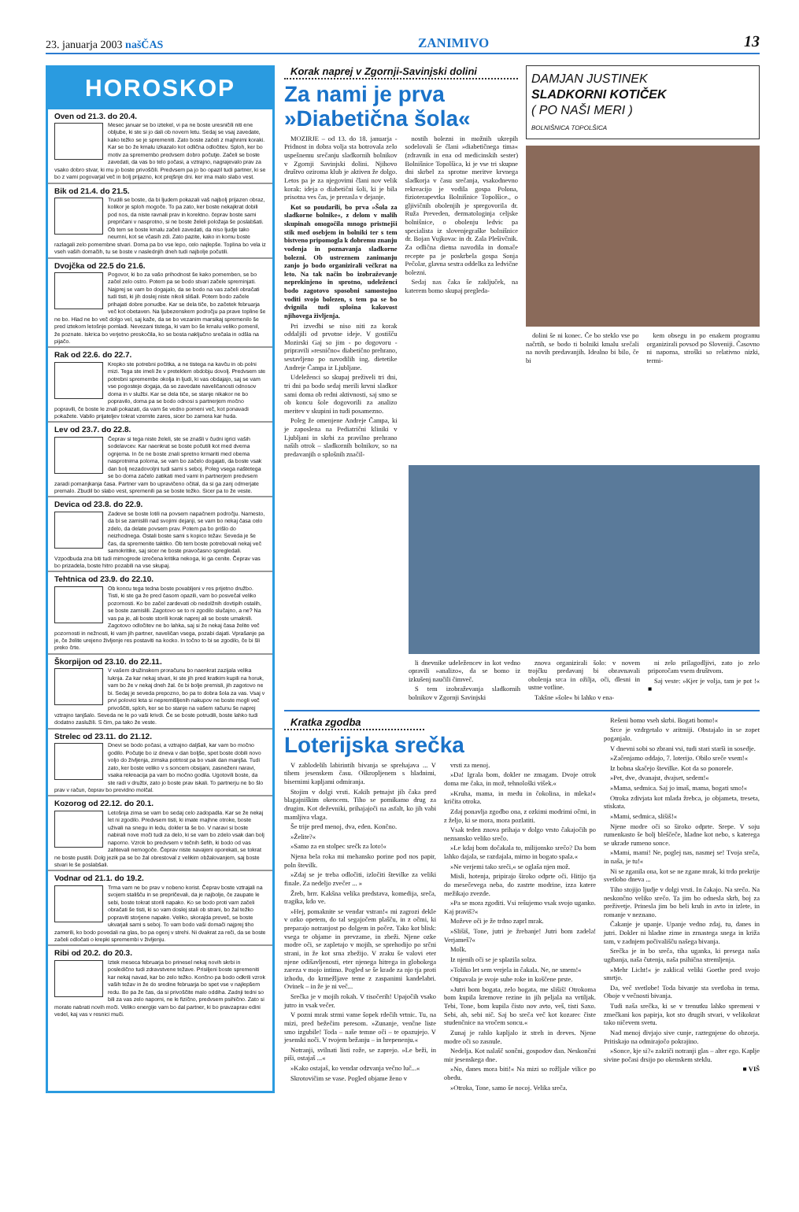23. januarja 2003 našČAS ZANIMIVO 13
HOROSKOP
Oven od 21.3. do 20.4.
Mesec januar se bo iztekel, vi pa ne boste uresničili niti ene obljube, ki ste si jo dali ob novem letu. Sedaj se vsaj zavedate, kako težko se je spremeniti. Zato boste začeli z majhnimi koraki. Kar se bo že kmalu izkazalo kot odlična odločitev. Sploh, ker bo motiv za spremembo predvsem dobro počutje. Začeli se boste zavedati, da vas bo telo počasi, a vztrajno, nagrajevalo prav za vsako dobro stvar, ki mu jo boste privoščili. Predvsem pa jo bo opazil tudi partner, ki se bo z vami pogovarjal več in bolj prijazno, kot prejšnje dni. ker ima malo slabo vest.
Bik od 21.4. do 21.5.
Trudili se boste, da bi ljudem pokazali vaš najbolj prijazen obraz, kolikor je sploh mogoče. To pa zato, ker boste nekajkrat dobili pod nos, da niste ravnali prav in korektno. čeprav boste sami prepričani v nasprotno, si ne boste želeli položaja še poslabšati. Ob tem se boste kmalu začeli zavedati, da niso ljudje tako neumni, kot se včasih zdi. Zato pazite, kako in komu boste razlagali zelo pomembne stvari. Doma pa bo vse lepo, celo najlepše. Toplina bo vela iz vseh vaših domačih, tu se boste v naslednjih dneh tudi najbolje počutili.
Dvojčka od 22.5 do 21.6.
Pogovor, ki bo za vašo prihodnost še kako pomemben, se bo začel zelo ostro. Potem pa se bodo stvari začele spreminjati. Najprej se vam bo dogajalo, da se bodo na vas začeli obračati tudi tisti, ki jih doslej niste nikoli slišali. Potem bodo začele prihajati dobre ponudbe. Kar se dela tiče, bo začetek februarja več kot obetaven. Na ljubezenskem področju pa prave topline še ne bo. Hlad ne bo več dolgo vel, saj kaže, da se bo vezanim marsikaj spremenilo še pred iztekom letošnje pomladi. Nevezani tistega, ki vam bo še kmalu veliko pomenil, že poznate. Iskrica bo verjetno preskočila, ko se bosta naključno srečala in odšla na pijačo.
Rak od 22.6. do 22.7.
Krepko ste potrebni počitka, a ne tistega na kavču in ob polni mizi. Tega ste imeli že v preteklem obdobju dovolj. Predvsem ste potrebni spremembe okolja in ljudi, ki vas obdajajo, saj se vam vse pogosteje dogaja, da se zavedate naveličanosti odnosov doma in v službi. Kar se dela tiče, se stanje nikakor ne bo popravilo, doma pa se bodo odnosi s partnerjem močno popravili, če boste le znali pokazati, da vam še vedno pomeni več, kot ponavadi pokažete. Vabilo prijateljev tokrat vzemite zares, sicer bo zamera kar huda.
Lev od 23.7. do 22.8.
Čeprav si tega niste želeli, ste se znašli v čudni igrici vaših sodelavcev. Kar naenkrat se boste počutili kot med dvema ognjema. In če ne boste znali spretno krmariti med obema nasprotnima poloma, se vam bo začelo dogajati, da boste vsak dan bolj nezadovoljni tudi sami s seboj. Poleg vsega naštetega se bo doma začelo zatikati med vami in partnerjem predvsem zaradi pomanjkanja časa. Partner vam bo upravičeno očital, da si ga zanj odmerjate premalo. Zbudil bo slabo vest, spremenili pa se boste težko. Sicer pa to že veste.
Devica od 23.8. do 22.9.
Zadeve se boste lotili na povsem napačnem področju. Namesto, da bi se zamislili nad svojimi dejanji, se vam bo nekaj časa celo zdelo, da delate povsem prav. Potem pa bo prišlo do neizhodnega. Ostali boste sami s kopico težav. Seveda je še čas, da spremenite taktiko. Ob tem boste potrebovali nekaj več samokritike, saj sicer ne boste pravočasno spregledali. Vzpodbuda zna biti tudi mimogrede izrečena kritika nekoga, ki ga cenite. Čeprav vas bo prizadela, boste hitro pozabili na vse skupaj.
Tehtnica od 23.9. do 22.10.
Ob koncu tega tedna boste povabljeni v res prijetno družbo. Tisti, ki ste ga že pred časom opazili, vam bo posvečal veliko pozornosti. Ko bo začel zardevati ob nedolžnih dovtipih ostalih, se boste zamislili. Zagotovo se to ni zgodilo slučajno, a ne? Na vas pa je, ali boste storili korak naprej ali se boste umaknili. Zagotovo odločitev ne bo lahka, saj si že nekaj časa želite več pozornosti in nežnosti, ki vam jih partner, naveličan vsega, pozabi dajati. Vprašanje pa je, če želite urejeno življenje res postaviti na kocko. In točno to bi se zgodilo, če bi šli preko črte.
Škorpijon od 23.10. do 22.11.
V vašem družinskem proračunu bo naenkrat zazijala velika luknja. Za kar nekaj stvari, ki ste jih pred kratkim kupili na horuk, vam bo že v nekaj dneh žal. če bi bolje premisli, jih zagotovo ne bi. Sedaj je seveda prepozno, bo pa to dobra šola za vas. Vsaj v prvi polovici leta si nepremišljenih nakupov ne boste mogli več privoščiti, sploh, ker se bo stanje na vašem računu še naprej vztrajno tanjšalo. Seveda ne le po vaši krivdi. Če se boste potrudili, boste lahko tudi dodatno zaslužili. S čim, pa tako že veste.
Strelec od 23.11. do 21.12.
Dnevi se bodo počasi, a vztrajno daljšali, kar vam bo močno godilo. Počutje bo iz dneva v dan boljše, spet boste dobili novo voljo do življenja, zimska potrtost pa bo vsak dan manjša. Tudi zato, ker boste veliko v s soncem obsijani, zasneženi naravi, vsaka rekreacija pa vam bo močno godila. Ugotovili boste, da ste radi v družbi, zato jo boste prav iskali. To partnerju ne bo šlo prav v račun, čeprav bo previdno molčal.
Kozorog od 22.12. do 20.1.
Letošnja zima se vam bo sedaj celo zadopadla. Kar se že nekaj let ni zgodilo. Predvsem tisti, ki imate majhne otroke, boste uživali na snegu in ledu, dokler ta še bo. V naravi si boste nabirali nove moči tudi za delo, ki se vam bo zdelo vsak dan bolj naporno. Vzrok bo predvsem v tečnih šefih, ki bodo od vas zahtevali nemogoče. Čeprav niste navajeni oporekati, se tokrat ne boste pustili. Dolg jezik pa se bo žal obrestoval z velikim obžalovanjem, saj boste stvari le še poslabšali.
Vodnar od 21.1. do 19.2.
Trma vam ne bo prav v nobeno korist. Čeprav boste vztrajali na svojem stališču in se prepričevali, da je najbolje, če zaupate le sebi, boste tokrat storili napako. Ko se bodo proti vam začeli obračati še tisti, ki so vam doslej stali ob strani, bo žal težko popraviti storjene napake. Veliko, skorajda preveč, se boste ukvarjali sami s seboj. To vam bodo vaši domači najprej tiho zamerili, ko bodo povedali na glas, bo pa ogenj v strehi. Ni dvakrat za reči, da se boste začeli odločati o krepki spremembi v življenju.
Ribi od 20.2. do 20.3.
Iztek meseca februarja bo prinesel nekaj novih skrbi in posledično tudi zdravstvene težave. Prisiljeni boste spremeniti kar nekaj navad, kar bo zelo težko. Končno pa bodo odkrili vzrok vaših težav in že do sredine februarja bo spet vse v najlepšem redu. Bo pa že čas, da si privoščite malo oddiha. Zadnji tedni so bili za vas zelo naporni, ne le fizično, predvsem psihično. Zato si morate nabrati novih moči. Veliko energije vam bo dal partner, ki bo pravzaprav edini vedel, kaj vas v resnici muči.
Korak naprej v Zgornji-Savinjski dolini
Za nami je prva »Diabetična šola«
MOZIRJE – od 13. do 18. januarja - Pridnost in dobra volja sta botrovala zelo uspešnemu srečanju sladkornih bolnikov v Zgornji Savinjski dolini. Njihovo društvo oziroma klub je aktiven že dolgo. Letos pa je za njegovimi člani nov velik korak: ideja o diabetični šoli, ki je bila prisotna ves čas, je prerasla v dejanje.
Kot so poudarili, bo prva »Šola za sladkorne bolnike«, z delom v malih skupinah omogočila mnogo pristnejši stik med osebjem in bolniki ter s tem bistveno pripomogla k dobremu znanju vodenja in poznavanja sladkorne bolezni. Ob ustreznem zanimanju zanjo jo bodo organizirali večkrat na leto. Na tak način bo izobraževanje neprekinjeno in sprotno, udeleženci bodo zagotovo sposobni samostojno voditi svojo bolezen, s tem pa se bo dvignila tudi splošna kakovost njihovega življenja.
Pri izvedbi se niso niti za korak oddaljili od prvotne ideje. V gostišču Mozirski Gaj so jim - po dogovoru - pripravili »resnično« diabetično prehrano, sestavljeno po navodilih ing. dietetike Andreje Čampa iz Ljubljane.
Udeleženci so skupaj preživeli tri dni, tri dni pa bodo sedaj merili krvni sladkor sami doma ob redni aktivnosti, saj smo se ob koncu šole dogovorili za analizo meritev v skupini in tudi posamezno.
Poleg že omenjene Andreje Čampa, ki je zaposlena na Pediatrični kliniki v Ljubljani in skrbi za pravilno prehrano naših otrok – sladkornih bolnikov, so na predavanjih o splošnih značil-
nostih bolezni in možnih ukrepih sodelovali še člani »diabetičnega tima« (zdravnik in ena od medicinskih sester) Bolnišnice Topolšica, ki je vse tri skupne dni skrbel za sprotne meritve krvnega sladkorja v času srečanja, vsakodnevno rekreacijo je vodila gospa Polona, fizioterapevtka Bolnišnice Topolšice., o gljivičnih obolenjih je spregovorila dr. Ruža Preveden, dermatologinja celjske bolnišnice, o obolenju ledvic pa specialista iz slovenjegraške bolnišnice dr. Bojan Vujkovac in dr. Zala Plešivčnik. Za odlična dietna navodila in domače recepte pa je poskrbela gospa Sonja Pečolar, glavna sestra oddelka za ledvične bolezni.
Sedaj nas čaka še zaključek, na katerem bomo skupaj pregleda-
DAMJAN JUSTINEK
SLADKORNI KOTIČEK
( PO NAŠI MERI )
BOLNIŠNICA TOPOLŠICA
dolini še ni konec. Če bo steklo vse po načrtih, se bodo ti bolniki kmalu srečali na novih predavanjih. Idealno bi bilo, če bi
kem obsegu in po enakem programu organizirali povsod po Sloveniji. Časovno ni naporna, stroški so relativno nizki, termi-
li dnevnike udeležencev in kot vedno opravili »analizo«, da se bomo iz izkušenj naučili čimveč.
S tem izobraževanja sladkornih bolnikov v Zgornji Savinjski
znova organizirali šolo: v novem trojčku predavanj bi obravnavali obolenja srca in ožilja, oči, dlesni in ustne votline.
Takšne »šole« bi lahko v ena-
ni zelo prilagodljivi, zato jo zelo priporočam vsem društvom.
Saj veste: »Kjer je volja, tam je pot !« ■
Kratka zgodba
Loterijska srečka
V zablodelih labirintih bivanja se sprehajava ... V tihem jesenskem času. Oškropljenem s hladnimi, bisernimi kapljami odmiranja.
Stojim v dolgi vrsti. Kakih petnajst jih čaka pred blagajniškim okencem. Tiho se pomikamo drug za drugim. Kot deževniki, prihajajoči na asfalt, ko jih vabi mamljiva vlaga.
Še trije pred menoj, dva, eden. Končno.
»Želite?«
»Samo za en stolpec srečk za loto!«
Njena bela roka mi mehansko porine pod nos papir, poln številk.
»Zdaj se je treba odločiti, izločiti številke za veliki finale. Za nedeljo zvečer ... »
Žreb, brrr. Kakšna velika predstava, komedija, sreča, tragika, kdo ve.
»Hej, pomaknite se vendar vstran!« mi zagrozi dekle v ozko opetem, do tal segajočem plašču, in z očmi, ki preparajo notranjost po dolgem in počez. Tako kot blisk: vsega te objame in prevzame, in zbeži. Njene ozke modre oči, se zapletajo v mojih, se sprehodijo po srčni strani, in že kot srna zbežijo. V zraku še valovi eter njene odišavljenosti, eter njenega hitrega in globokega zareza v mojo intimo. Pogled se še krade za njo tja proti izhodu, do krmežljave teme z zaspanimi kandelabri. Ovinek – in že je ni več...
Srečka je v mojih rokah. V tisočerih! Upajočih vsako jutro in vsak večer.
V pozni mrak strmi vame šopek rdečih vrtnic. Tu, na mizi, pred bežečim peresom. »Zunanje, venčne liste smo izgubile! Toda – naše temne oči – te opazujejo. V jesenski noči. V tvojem bežanju – in hrepenenju.«
Notranji, svilnati listi rože, se zaprejo. »Le beži, in piši, ostajaš ...«
»Kako ostajaš, ko vendar odzvanja večno luč...«
Skrotovičim se vase. Pogled objame ženo v
vrsti za menoj.
»Da! Igrala bom, dokler ne zmagam. Dvoje otrok doma me čaka, in mož, tehnološki višek.«
»Kruha, mama, in medu in čokolina, in mleka!« kričita otroka.
Zdaj ponavlja zgodbo ona, z ozkimi modrimi očmi, in z željo, ki se mora, mora pozlatiti.
Vsak teden znova prihaja v dolgo vrsto čakajočih po neznansko veliko srečo.
»Le kdaj bom dočakala to, milijonsko srečo? Da bom lahko dajala, se razdajala, mirno in bogato spala.«
»Ne verjemi tako sreči,« se oglaša njen mož.
Misli, hotenja, pripirajo široko odprte oči. Hitijo tja do mesečevega neba, do zastrte modrine, izza katere mežikajo zvezde.
»Pa se mora zgoditi. Vsi rešujemo vsak svojo uganko. Kaj praviš?«
Moževe oči je že trdno zaprl mrak.
»Slišiš, Tone, jutri je žrebanje! Jutri bom zadela! Verjameš?«
Molk.
Iz njenih oči se je splazila solza.
»Toliko let sem verjela in čakala. Ne, ne smem!«
Otipavala je svoje suhe roke in koščene prste.
»Jutri bom bogata, zelo bogata, me slišiš! Otrokoma bom kupila kremove rezine in jih peljala na vrtiljak. Tebi, Tone, bom kupila čisto nov avto, veš, tisti Saxo. Sebi, ah, sebi nič. Saj bo sreča več kot kozarec čiste studenčnice na vročem soncu.«
Zunaj je rahlo kapljalo iz streh in dreves. Njene modre oči so zasnule.
Nedelja. Kot nalašč sončni, gospodov dan. Neskončni mir jesenskega dne.
»No, danes mora biti!« Na mizi so rožljale vilice po obedu.
»Otroka, Tone, samo še nocoj. Velika sreča.
Rešeni bomo vseh skrbi. Bogati bomo!«
Srce je vzdrgetalo v aritmiji. Obstajalo in se zopet poganjalo.
V dnevni sobi so zbrani vsi, tudi stari starši in sosedje.
»Začenjamo oddajo, 7. loterijo. Obilo sreče vsem!«
Iz bobna skačejo številke. Kot da so ponorele.
»Pet, dve, dvanajst, dvajset, sedem!«
»Mama, sedmica. Saj jo imaš, mama, bogati smo!«
Otroka zdivjata kot mlada žrebca, jo objameta, treseta, stiskata.
»Mami, sedmica, slišiš!«
Njene modre oči so široko odprte. Srepe. V soju rumenkasto še bolj bleščeče, hladne kot nebo, s katerega se ukrade rumeno sonce.
»Mami, mami! Ne, poglej nas, nasmej se! Tvoja sreča, in naša, je tu!«
Ni se zganila ona, kot se ne zgane mrak, ki trdo prekrije svetlobo dneva ...
Tiho stojijo ljudje v dolgi vrsti. In čakajo. Na srečo. Na neskončno veliko srečo. Ta jim bo odnesla skrb, boj za preživetje. Prinesla jim bo beli kruh in avto in izlete, in romanje v neznano.
Čakanje je upanje. Upanje vedno zdaj, tu, danes in jutri. Dokler ni hladne zime in zrnastega snega in križa tam, v zadnjem počivališču našega bivanja.
Srečka je in bo sreča, tiha uganka, ki presega naša ugibanja, naša čutenja, naša psihična stremljenja.
»Mehr Licht!« je zaklical veliki Goethe pred svojo smrtjo.
Da, več svetlobe! Toda bivanje sta svetloba in tema. Oboje v večnosti bivanja.
Tudi naša srečka, ki se v trenutku lahko spremeni v zmečkani kos papirja, kot sto drugih stvari, v velikokrat tako ničevem svetu.
Nad menoj divjajo sive cunje, raztegnjene do obzorja. Pritiskajo na odmirajočo pokrajino.
»Sonce, kje si?« zakriči notranji glas – alter ego. Kaplje sivine počasi drsijo po okenskem steklu.
■ VIŠ